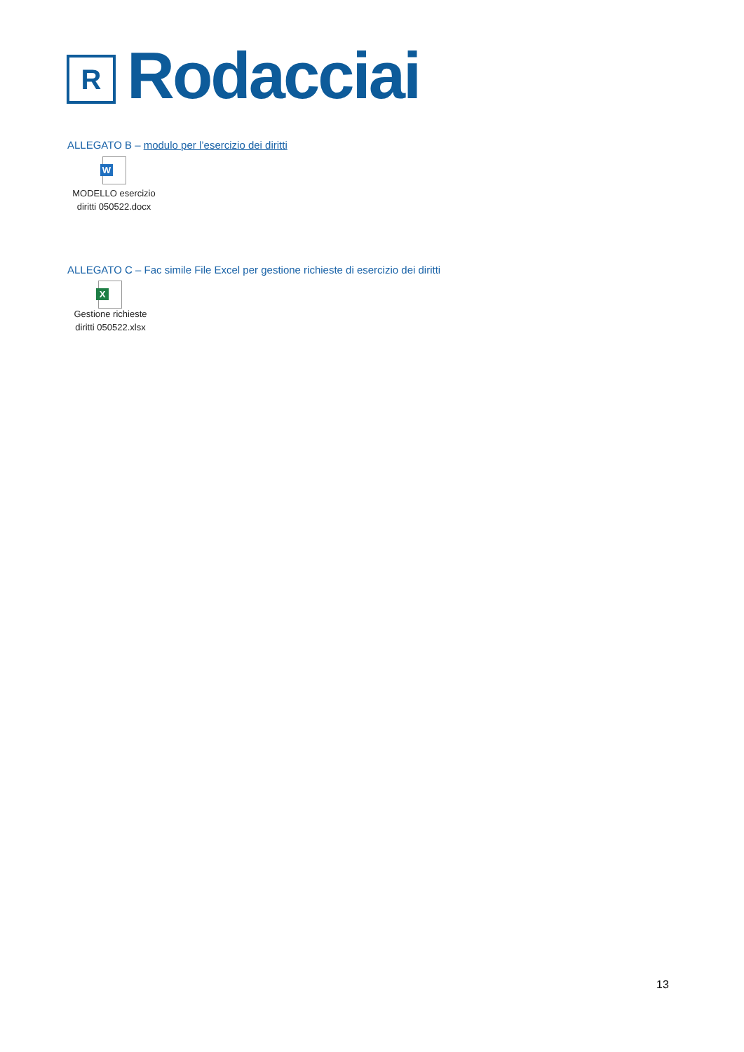R
Rodacciai
ALLEGATO B – modulo per l’esercizio dei diritti
W
MODELLO esercizio
diritti 050522.docx
ALLEGATO C – Fac simile File Excel per gestione richieste di esercizio dei diritti
X
Gestione richieste
diritti 050522.xlsx
13